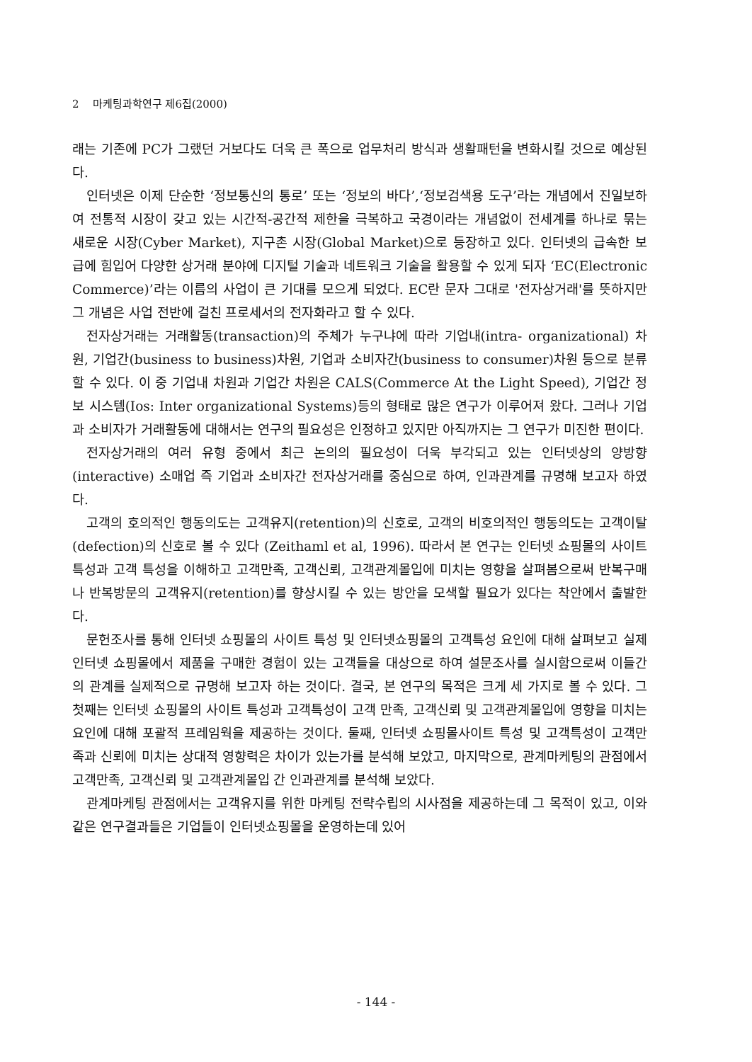2 마케팅과학연구 제6집(2000)
래는 기존에 PC가 그랬던 거보다도 더욱 큰 폭으로 업무처리 방식과 생활패턴을 변화시킬 것으로 예상된다.
인터넷은 이제 단순한 ‘정보통신의 통로’ 또는 ‘정보의 바다’,‘정보검색용 도구’라는 개념에서 진일보하여 전통적 시장이 갖고 있는 시간적-공간적 제한을 극복하고 국경이라는 개념없이 전세계를 하나로 묶는 새로운 시장(Cyber Market), 지구촌 시장(Global Market)으로 등장하고 있다. 인터넷의 급속한 보급에 힘입어 다양한 상거래 분야에 디지털 기술과 네트워크 기술을 활용할 수 있게 되자 ‘EC(Electronic Commerce)’라는 이름의 사업이 큰 기대를 모으게 되었다. EC란 문자 그대로 '전자상거래'를 뜻하지만 그 개념은 사업 전반에 걸친 프로세서의 전자화라고 할 수 있다.
전자상거래는 거래활동(transaction)의 주체가 누구냐에 따라 기업내(intra- organizational) 차원, 기업간(business to business)차원, 기업과 소비자간(business to consumer)차원 등으로 분류할 수 있다. 이 중 기업내 차원과 기업간 차원은 CALS(Commerce At the Light Speed), 기업간 정보 시스템(Ios: Inter organizational Systems)등의 형태로 많은 연구가 이루어져 왔다. 그러나 기업과 소비자가 거래활동에 대해서는 연구의 필요성은 인정하고 있지만 아직까지는 그 연구가 미진한 편이다.
전자상거래의 여러 유형 중에서 최근 논의의 필요성이 더욱 부각되고 있는 인터넷상의 양방향(interactive) 소매업 즉 기업과 소비자간 전자상거래를 중심으로 하여, 인과관계를 규명해 보고자 하였다.
고객의 호의적인 행동의도는 고객유지(retention)의 신호로, 고객의 비호의적인 행동의도는 고객이탈(defection)의 신호로 볼 수 있다 (Zeithaml et al, 1996). 따라서 본 연구는 인터넷 쇼핑몰의 사이트 특성과 고객 특성을 이해하고 고객만족, 고객신뢰, 고객관계몰입에 미치는 영향을 살펴봄으로써 반복구매나 반복방문의 고객유지(retention)를 향상시킬 수 있는 방안을 모색할 필요가 있다는 착안에서 출발한다.
문헌조사를 통해 인터넷 쇼핑몰의 사이트 특성 및 인터넷쇼핑몰의 고객특성 요인에 대해 살펴보고 실제 인터넷 쇼핑몰에서 제품을 구매한 경험이 있는 고객들을 대상으로 하여 설문조사를 실시함으로써 이들간의 관계를 실제적으로 규명해 보고자 하는 것이다. 결국, 본 연구의 목적은 크게 세 가지로 볼 수 있다. 그 첫째는 인터넷 쇼핑몰의 사이트 특성과 고객특성이 고객 만족, 고객신뢰 및 고객관계몰입에 영향을 미치는 요인에 대해 포괄적 프레임웍을 제공하는 것이다. 둘째, 인터넷 쇼핑몰사이트 특성 및 고객특성이 고객만족과 신뢰에 미치는 상대적 영향력은 차이가 있는가를 분석해 보았고, 마지막으로, 관계마케팅의 관점에서 고객만족, 고객신뢰 및 고객관계몰입 간 인과관계를 분석해 보았다.
관계마케팅 관점에서는 고객유지를 위한 마케팅 전략수립의 시사점을 제공하는데 그 목적이 있고, 이와 같은 연구결과들은 기업들이 인터넷쇼핑몰을 운영하는데 있어
- 144 -